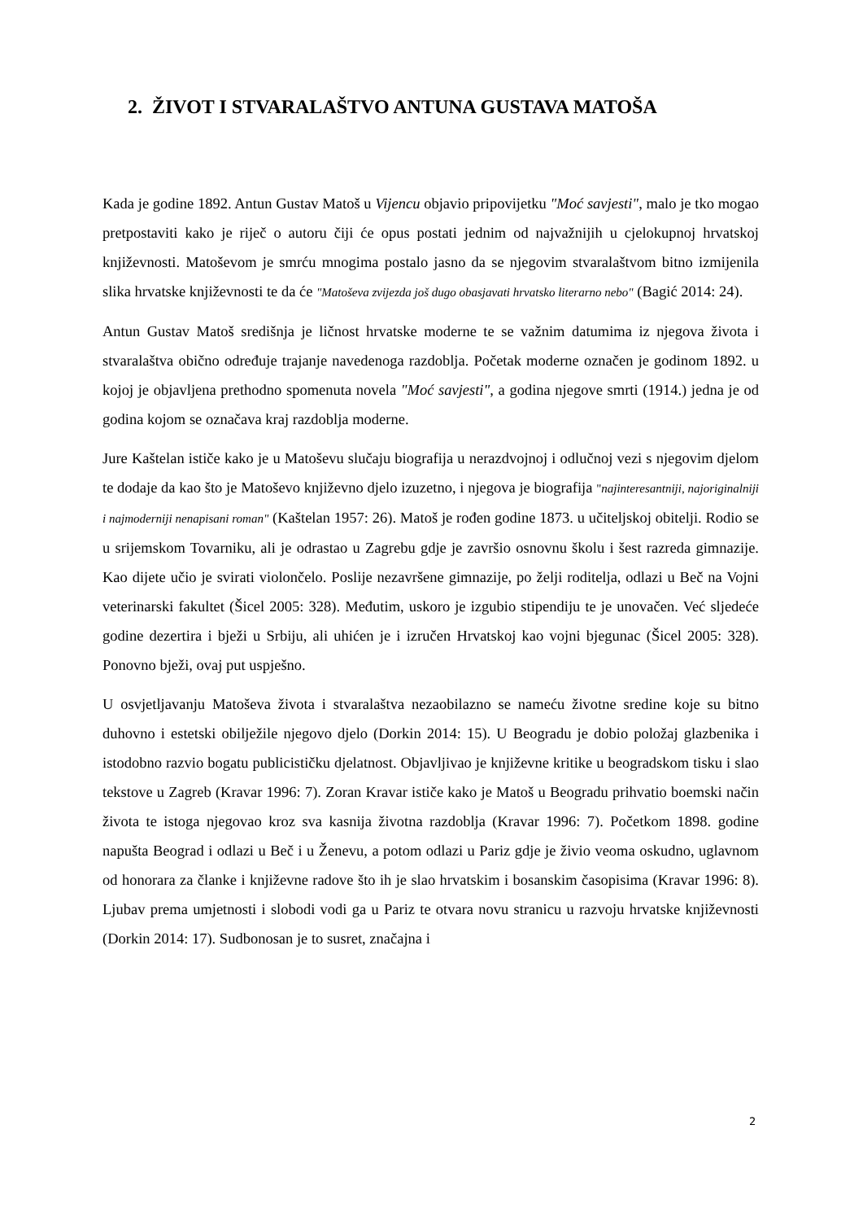2. ŽIVOT I STVARALAŠTVO ANTUNA GUSTAVA MATOŠA
Kada je godine 1892. Antun Gustav Matoš u Vijencu objavio pripovijetku "Moć savjesti", malo je tko mogao pretpostaviti kako je riječ o autoru čiji će opus postati jednim od najvažnijih u cjelokupnoj hrvatskoj književnosti. Matoševom je smrću mnogima postalo jasno da se njegovim stvaralaštvom bitno izmijenila slika hrvatske književnosti te da će "Matoševa zvijezda još dugo obasjavati hrvatsko literarno nebo" (Bagić 2014: 24).
Antun Gustav Matoš središnja je ličnost hrvatske moderne te se važnim datumima iz njegova života i stvaralaštva obično određuje trajanje navedenoga razdoblja. Početak moderne označen je godinom 1892. u kojoj je objavljena prethodno spomenuta novela "Moć savjesti", a godina njegove smrti (1914.) jedna je od godina kojom se označava kraj razdoblja moderne.
Jure Kaštelan ističe kako je u Matoševu slučaju biografija u nerazdvojnoj i odlučnoj vezi s njegovim djelom te dodaje da kao što je Matoševo književno djelo izuzetno, i njegova je biografija "najinteresantniji, najoriginalniji i najmoderniji nenapisani roman" (Kaštelan 1957: 26). Matoš je rođen godine 1873. u učiteljskoj obitelji. Rodio se u srijemskom Tovarniku, ali je odrastao u Zagrebu gdje je završio osnovnu školu i šest razreda gimnazije. Kao dijete učio je svirati violončelo. Poslije nezavršene gimnazije, po želji roditelja, odlazi u Beč na Vojni veterinarski fakultet (Šicel 2005: 328). Međutim, uskoro je izgubio stipendiju te je unovačen. Već sljedeće godine dezertira i bježi u Srbiju, ali uhićen je i izručen Hrvatskoj kao vojni bjegunac (Šicel 2005: 328). Ponovno bježi, ovaj put uspješno.
U osvjetljavanju Matoševa života i stvaralaštva nezaobilazno se nameću životne sredine koje su bitno duhovno i estetski obilježile njegovo djelo (Dorkin 2014: 15). U Beogradu je dobio položaj glazbenika i istodobno razvio bogatu publicističku djelatnost. Objavljivao je književne kritike u beogradskom tisku i slao tekstove u Zagreb (Kravar 1996: 7). Zoran Kravar ističe kako je Matoš u Beogradu prihvatio boemski način života te istoga njegovao kroz sva kasnija životna razdoblja (Kravar 1996: 7). Početkom 1898. godine napušta Beograd i odlazi u Beč i u Ženevu, a potom odlazi u Pariz gdje je živio veoma oskudno, uglavnom od honorara za članke i književne radove što ih je slao hrvatskim i bosanskim časopisima (Kravar 1996: 8). Ljubav prema umjetnosti i slobodi vodi ga u Pariz te otvara novu stranicu u razvoju hrvatske književnosti (Dorkin 2014: 17). Sudbonosan je to susret, značajna i
2